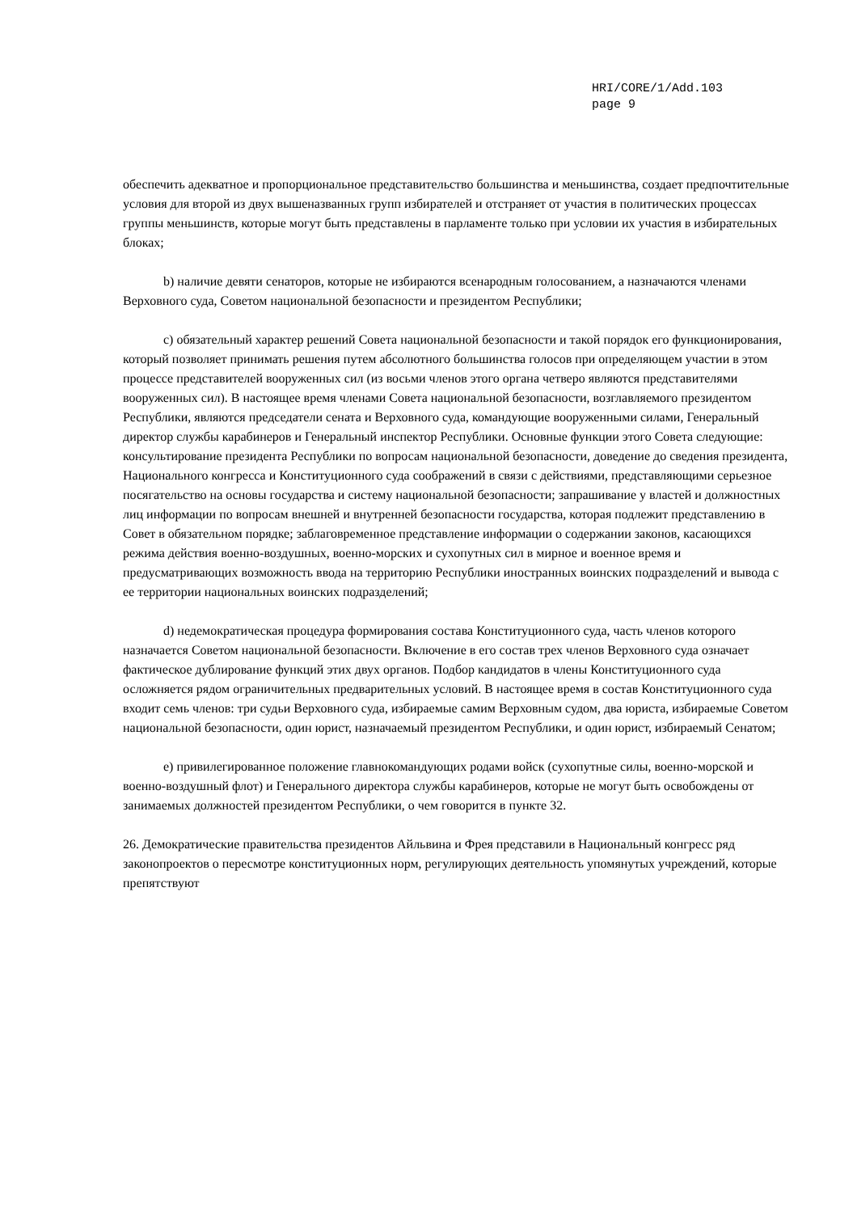HRI/CORE/1/Add.103
page 9
обеспечить адекватное и пропорциональное представительство большинства и меньшинства, создает предпочтительные условия для второй из двух вышеназванных групп избирателей и отстраняет от участия в политических процессах группы меньшинств, которые могут быть представлены в парламенте только при условии их участия в избирательных блоках;
b) наличие девяти сенаторов, которые не избираются всенародным голосованием, а назначаются членами Верховного суда, Советом национальной безопасности и президентом Республики;
c) обязательный характер решений Совета национальной безопасности и такой порядок его функционирования, который позволяет принимать решения путем абсолютного большинства голосов при определяющем участии в этом процессе представителей вооруженных сил (из восьми членов этого органа четверо являются представителями вооруженных сил). В настоящее время членами Совета национальной безопасности, возглавляемого президентом Республики, являются председатели сената и Верховного суда, командующие вооруженными силами, Генеральный директор службы карабинеров и Генеральный инспектор Республики. Основные функции этого Совета следующие: консультирование президента Республики по вопросам национальной безопасности, доведение до сведения президента, Национального конгресса и Конституционного суда соображений в связи с действиями, представляющими серьезное посягательство на основы государства и систему национальной безопасности; запрашивание у властей и должностных лиц информации по вопросам внешней и внутренней безопасности государства, которая подлежит представлению в Совет в обязательном порядке; заблаговременное представление информации о содержании законов, касающихся режима действия военно-воздушных, военно-морских и сухопутных сил в мирное и военное время и предусматривающих возможность ввода на территорию Республики иностранных воинских подразделений и вывода с ее территории национальных воинских подразделений;
d) недемократическая процедура формирования состава Конституционного суда, часть членов которого назначается Советом национальной безопасности. Включение в его состав трех членов Верховного суда означает фактическое дублирование функций этих двух органов. Подбор кандидатов в члены Конституционного суда осложняется рядом ограничительных предварительных условий. В настоящее время в состав Конституционного суда входит семь членов: три судьи Верховного суда, избираемые самим Верховным судом, два юриста, избираемые Советом национальной безопасности, один юрист, назначаемый президентом Республики, и один юрист, избираемый Сенатом;
e) привилегированное положение главнокомандующих родами войск (сухопутные силы, военно-морской и военно-воздушный флот) и Генерального директора службы карабинеров, которые не могут быть освобождены от занимаемых должностей президентом Республики, о чем говорится в пункте 32.
26. Демократические правительства президентов Айльвина и Фрея представили в Национальный конгресс ряд законопроектов о пересмотре конституционных норм, регулирующих деятельность упомянутых учреждений, которые препятствуют